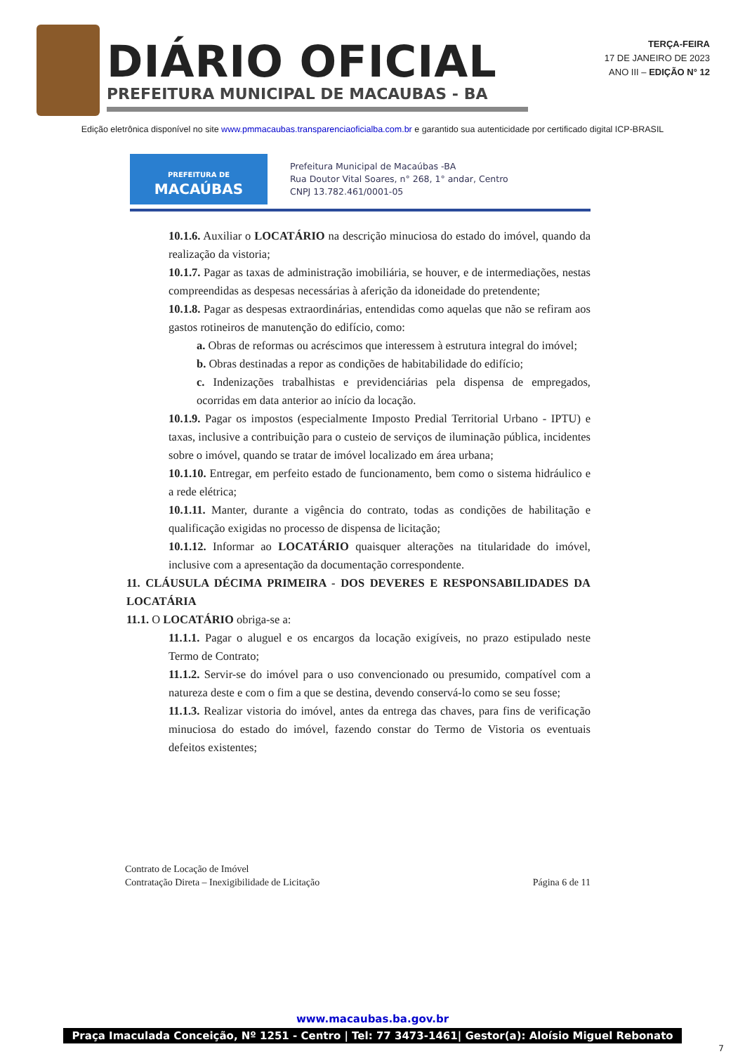DIÁRIO OFICIAL
PREFEITURA MUNICIPAL DE MACAUBAS - BA
TERÇA-FEIRA
17 DE JANEIRO DE 2023
ANO III – EDIÇÃO N° 12
Edição eletrônica disponível no site www.pmmacaubas.transparenciaoficialba.com.br e garantido sua autenticidade por certificado digital ICP-BRASIL
PREFEITURA DE
MACAÚBAS
Prefeitura Municipal de Macaúbas -BA
Rua Doutor Vital Soares, n° 268, 1° andar, Centro
CNPJ 13.782.461/0001-05
10.1.6. Auxiliar o LOCATÁRIO na descrição minuciosa do estado do imóvel, quando da realização da vistoria;
10.1.7. Pagar as taxas de administração imobiliária, se houver, e de intermediações, nestas compreendidas as despesas necessárias à aferição da idoneidade do pretendente;
10.1.8. Pagar as despesas extraordinárias, entendidas como aquelas que não se refiram aos gastos rotineiros de manutenção do edifício, como:
a. Obras de reformas ou acréscimos que interessem à estrutura integral do imóvel;
b. Obras destinadas a repor as condições de habitabilidade do edifício;
c. Indenizações trabalhistas e previdenciárias pela dispensa de empregados, ocorridas em data anterior ao início da locação.
10.1.9. Pagar os impostos (especialmente Imposto Predial Territorial Urbano - IPTU) e taxas, inclusive a contribuição para o custeio de serviços de iluminação pública, incidentes sobre o imóvel, quando se tratar de imóvel localizado em área urbana;
10.1.10. Entregar, em perfeito estado de funcionamento, bem como o sistema hidráulico e a rede elétrica;
10.1.11. Manter, durante a vigência do contrato, todas as condições de habilitação e qualificação exigidas no processo de dispensa de licitação;
10.1.12. Informar ao LOCATÁRIO quaisquer alterações na titularidade do imóvel, inclusive com a apresentação da documentação correspondente.
11. CLÁUSULA DÉCIMA PRIMEIRA - DOS DEVERES E RESPONSABILIDADES DA LOCATÁRIA
11.1. O LOCATÁRIO obriga-se a:
11.1.1. Pagar o aluguel e os encargos da locação exigíveis, no prazo estipulado neste Termo de Contrato;
11.1.2. Servir-se do imóvel para o uso convencionado ou presumido, compatível com a natureza deste e com o fim a que se destina, devendo conservá-lo como se seu fosse;
11.1.3. Realizar vistoria do imóvel, antes da entrega das chaves, para fins de verificação minuciosa do estado do imóvel, fazendo constar do Termo de Vistoria os eventuais defeitos existentes;
Contrato de Locação de Imóvel
Contratação Direta – Inexigibilidade de Licitação
Página 6 de 11
www.macaubas.ba.gov.br
Praça Imaculada Conceição, Nº 1251 - Centro | Tel: 77 3473-1461| Gestor(a): Aloísio Miguel Rebonato
7